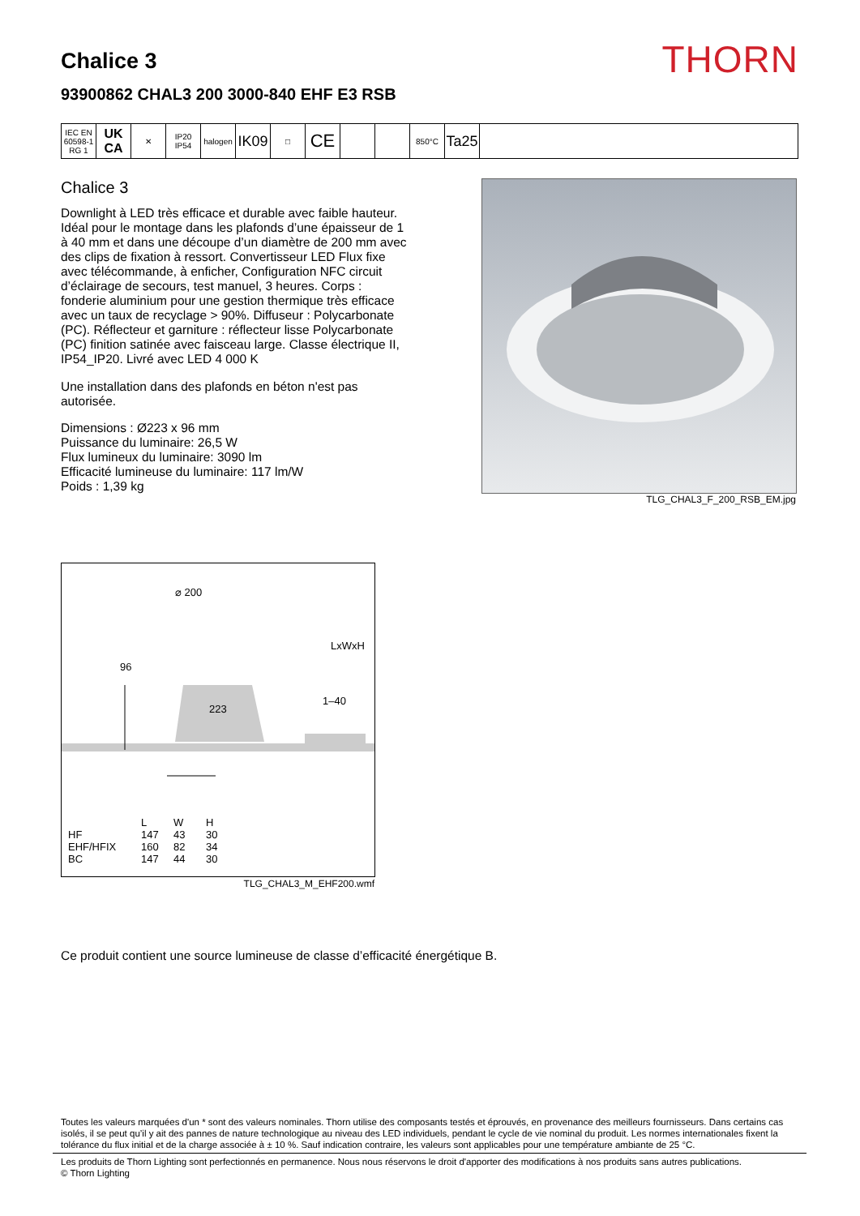Chalice 3
93900862 CHAL3 200 3000-840 EHF E3 RSB
THORN
IEC EN 60598-1 RG 1
UK CA
✕ IP20 IP54
halogen
IK09
□
CE
850°C
Ta25
Chalice 3
Downlight à LED très efficace et durable avec faible hauteur. Idéal pour le montage dans les plafonds d’une épaisseur de 1 à 40 mm et dans une découpe d’un diamètre de 200 mm avec des clips de fixation à ressort. Convertisseur LED Flux fixe avec télécommande, à enficher, Configuration NFC circuit d’éclairage de secours, test manuel, 3 heures. Corps : fonderie aluminium pour une gestion thermique très efficace avec un taux de recyclage > 90%. Diffuseur : Polycarbonate (PC). Réflecteur et garniture : réflecteur lisse Polycarbonate (PC) finition satinée avec faisceau large. Classe électrique II, IP54_IP20. Livré avec LED 4 000 K
Une installation dans des plafonds en béton n'est pas autorisée.
Dimensions : Ø223 x 96 mm
Puissance du luminaire: 26,5 W
Flux lumineux du luminaire: 3090 lm
Efficacité lumineuse du luminaire: 117 lm/W
Poids : 1,39 kg
TLG_CHAL3_F_200_RSB_EM.jpg
⌀ 200
96
LxWxH
223
1–40
| | L | W | H |
| --- | --- | --- | --- |
| HF | 147 | 43 | 30 |
| EHF/HFIX | 160 | 82 | 34 |
| BC | 147 | 44 | 30 |
TLG_CHAL3_M_EHF200.wmf
Ce produit contient une source lumineuse de classe d’efficacité énergétique B.
Toutes les valeurs marquées d'un * sont des valeurs nominales. Thorn utilise des composants testés et éprouvés, en provenance des meilleurs fournisseurs. Dans certains cas isolés, il se peut qu’il y ait des pannes de nature technologique au niveau des LED individuels, pendant le cycle de vie nominal du produit. Les normes internationales fixent la tolérance du flux initial et de la charge associée à ± 10 %. Sauf indication contraire, les valeurs sont applicables pour une température ambiante de 25 °C.
Les produits de Thorn Lighting sont perfectionnés en permanence. Nous nous réservons le droit d'apporter des modifications à nos produits sans autres publications.
© Thorn Lighting